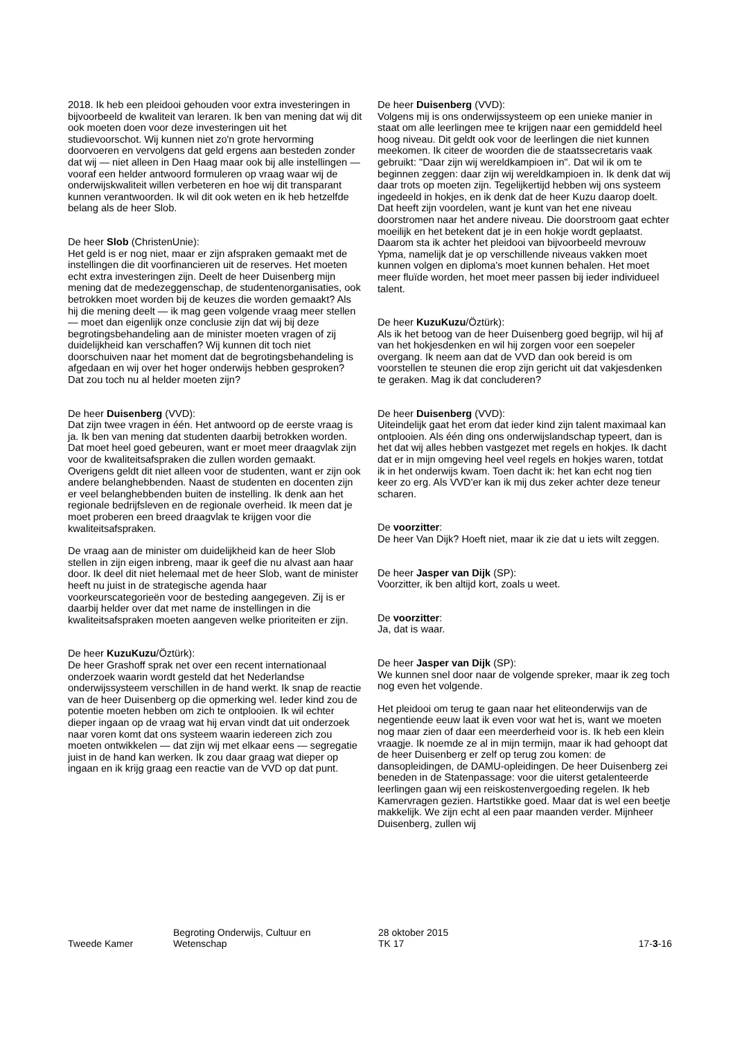2018. Ik heb een pleidooi gehouden voor extra investeringen in bijvoorbeeld de kwaliteit van leraren. Ik ben van mening dat wij dit ook moeten doen voor deze investeringen uit het studievoorschot. Wij kunnen niet zo'n grote hervorming doorvoeren en vervolgens dat geld ergens aan besteden zonder dat wij — niet alleen in Den Haag maar ook bij alle instellingen — vooraf een helder antwoord formuleren op vraag waar wij de onderwijskwaliteit willen verbeteren en hoe wij dit transparant kunnen verantwoorden. Ik wil dit ook weten en ik heb hetzelfde belang als de heer Slob.
De heer Slob (ChristenUnie):
Het geld is er nog niet, maar er zijn afspraken gemaakt met de instellingen die dit voorfinancieren uit de reserves. Het moeten echt extra investeringen zijn. Deelt de heer Duisenberg mijn mening dat de medezeggenschap, de studentenorganisaties, ook betrokken moet worden bij de keuzes die worden gemaakt? Als hij die mening deelt — ik mag geen volgende vraag meer stellen — moet dan eigenlijk onze conclusie zijn dat wij bij deze begrotingsbehandeling aan de minister moeten vragen of zij duidelijkheid kan verschaffen? Wij kunnen dit toch niet doorschuiven naar het moment dat de begrotingsbehandeling is afgedaan en wij over het hoger onderwijs hebben gesproken? Dat zou toch nu al helder moeten zijn?
De heer Duisenberg (VVD):
Dat zijn twee vragen in één. Het antwoord op de eerste vraag is ja. Ik ben van mening dat studenten daarbij betrokken worden. Dat moet heel goed gebeuren, want er moet meer draagvlak zijn voor de kwaliteitsafspraken die zullen worden gemaakt. Overigens geldt dit niet alleen voor de studenten, want er zijn ook andere belanghebbenden. Naast de studenten en docenten zijn er veel belanghebbenden buiten de instelling. Ik denk aan het regionale bedrijfsleven en de regionale overheid. Ik meen dat je moet proberen een breed draagvlak te krijgen voor die kwaliteitsafspraken.
De vraag aan de minister om duidelijkheid kan de heer Slob stellen in zijn eigen inbreng, maar ik geef die nu alvast aan haar door. Ik deel dit niet helemaal met de heer Slob, want de minister heeft nu juist in de strategische agenda haar voorkeurscategorieën voor de besteding aangegeven. Zij is er daarbij helder over dat met name de instellingen in die kwaliteitsafspraken moeten aangeven welke prioriteiten er zijn.
De heer KuzuKuzu/Öztürk):
De heer Grashoff sprak net over een recent internationaal onderzoek waarin wordt gesteld dat het Nederlandse onderwijssysteem verschillen in de hand werkt. Ik snap de reactie van de heer Duisenberg op die opmerking wel. Ieder kind zou de potentie moeten hebben om zich te ontplooien. Ik wil echter dieper ingaan op de vraag wat hij ervan vindt dat uit onderzoek naar voren komt dat ons systeem waarin iedereen zich zou moeten ontwikkelen — dat zijn wij met elkaar eens — segregatie juist in de hand kan werken. Ik zou daar graag wat dieper op ingaan en ik krijg graag een reactie van de VVD op dat punt.
De heer Duisenberg (VVD):
Volgens mij is ons onderwijssysteem op een unieke manier in staat om alle leerlingen mee te krijgen naar een gemiddeld heel hoog niveau. Dit geldt ook voor de leerlingen die niet kunnen meekomen. Ik citeer de woorden die de staatssecretaris vaak gebruikt: "Daar zijn wij wereldkampioen in". Dat wil ik om te beginnen zeggen: daar zijn wij wereldkampioen in. Ik denk dat wij daar trots op moeten zijn. Tegelijkertijd hebben wij ons systeem ingedeeld in hokjes, en ik denk dat de heer Kuzu daarop doelt. Dat heeft zijn voordelen, want je kunt van het ene niveau doorstromen naar het andere niveau. Die doorstroom gaat echter moeilijk en het betekent dat je in een hokje wordt geplaatst. Daarom sta ik achter het pleidooi van bijvoorbeeld mevrouw Ypma, namelijk dat je op verschillende niveaus vakken moet kunnen volgen en diploma's moet kunnen behalen. Het moet meer fluïde worden, het moet meer passen bij ieder individueel talent.
De heer KuzuKuzu/Öztürk):
Als ik het betoog van de heer Duisenberg goed begrijp, wil hij af van het hokjesdenken en wil hij zorgen voor een soepeler overgang. Ik neem aan dat de VVD dan ook bereid is om voorstellen te steunen die erop zijn gericht uit dat vakjesdenken te geraken. Mag ik dat concluderen?
De heer Duisenberg (VVD):
Uiteindelijk gaat het erom dat ieder kind zijn talent maximaal kan ontplooien. Als één ding ons onderwijslandschap typeert, dan is het dat wij alles hebben vastgezet met regels en hokjes. Ik dacht dat er in mijn omgeving heel veel regels en hokjes waren, totdat ik in het onderwijs kwam. Toen dacht ik: het kan echt nog tien keer zo erg. Als VVD'er kan ik mij dus zeker achter deze teneur scharen.
De voorzitter:
De heer Van Dijk? Hoeft niet, maar ik zie dat u iets wilt zeggen.
De heer Jasper van Dijk (SP):
Voorzitter, ik ben altijd kort, zoals u weet.
De voorzitter:
Ja, dat is waar.
De heer Jasper van Dijk (SP):
We kunnen snel door naar de volgende spreker, maar ik zeg toch nog even het volgende.
Het pleidooi om terug te gaan naar het eliteonderwijs van de negentiende eeuw laat ik even voor wat het is, want we moeten nog maar zien of daar een meerderheid voor is. Ik heb een klein vraagje. Ik noemde ze al in mijn termijn, maar ik had gehoopt dat de heer Duisenberg er zelf op terug zou komen: de dansopleidingen, de DAMU-opleidingen. De heer Duisenberg zei beneden in de Statenpassage: voor die uiterst getalenteerde leerlingen gaan wij een reiskostenvergoeding regelen. Ik heb Kamervragen gezien. Hartstikke goed. Maar dat is wel een beetje makkelijk. We zijn echt al een paar maanden verder. Mijnheer Duisenberg, zullen wij
Tweede Kamer
Begroting Onderwijs, Cultuur en
Wetenschap
28 oktober 2015
TK 17
17-3-16